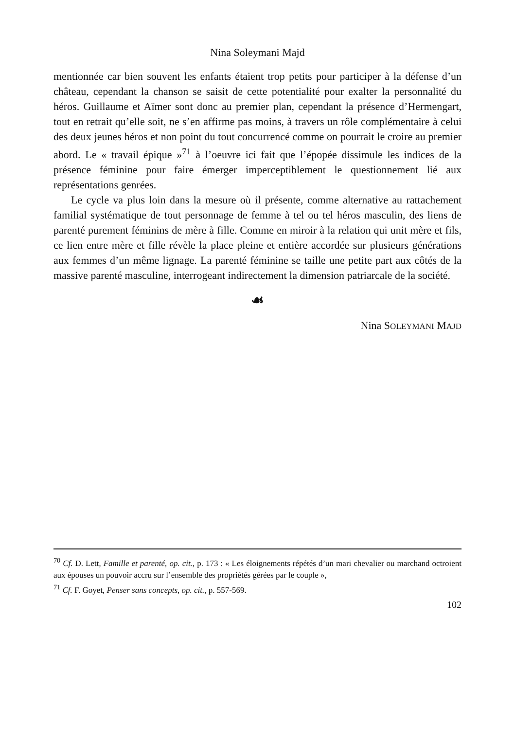Nina Soleymani Majd
mentionnée car bien souvent les enfants étaient trop petits pour participer à la défense d’un château, cependant la chanson se saisit de cette potentialité pour exalter la personnalité du héros. Guillaume et Aïmer sont donc au premier plan, cependant la présence d’Hermengart, tout en retrait qu’elle soit, ne s’en affirme pas moins, à travers un rôle complémentaire à celui des deux jeunes héros et non point du tout concurrencé comme on pourrait le croire au premier abord. Le « travail épique »<sup>71</sup> à l’oeuvre ici fait que l’épopée dissimule les indices de la présence féminine pour faire émerger imperceptiblement le questionnement lié aux représentations genrées.
Le cycle va plus loin dans la mesure où il présente, comme alternative au rattachement familial systématique de tout personnage de femme à tel ou tel héros masculin, des liens de parenté purement féminins de mère à fille. Comme en miroir à la relation qui unit mère et fils, ce lien entre mère et fille révèle la place pleine et entière accordée sur plusieurs générations aux femmes d’un même lignage. La parenté féminine se taille une petite part aux côtés de la massive parenté masculine, interrogeant indirectement la dimension patriarcale de la société.
☙
Nina SOLEYMANI MAJD
<sup>70</sup> Cf. D. Lett, Famille et parenté, op. cit., p. 173 : « Les éloignements répétés d’un mari chevalier ou marchand octroient aux épouses un pouvoir accru sur l’ensemble des propriétés gérées par le couple »,
<sup>71</sup> Cf. F. Goyet, Penser sans concepts, op. cit., p. 557-569.
102